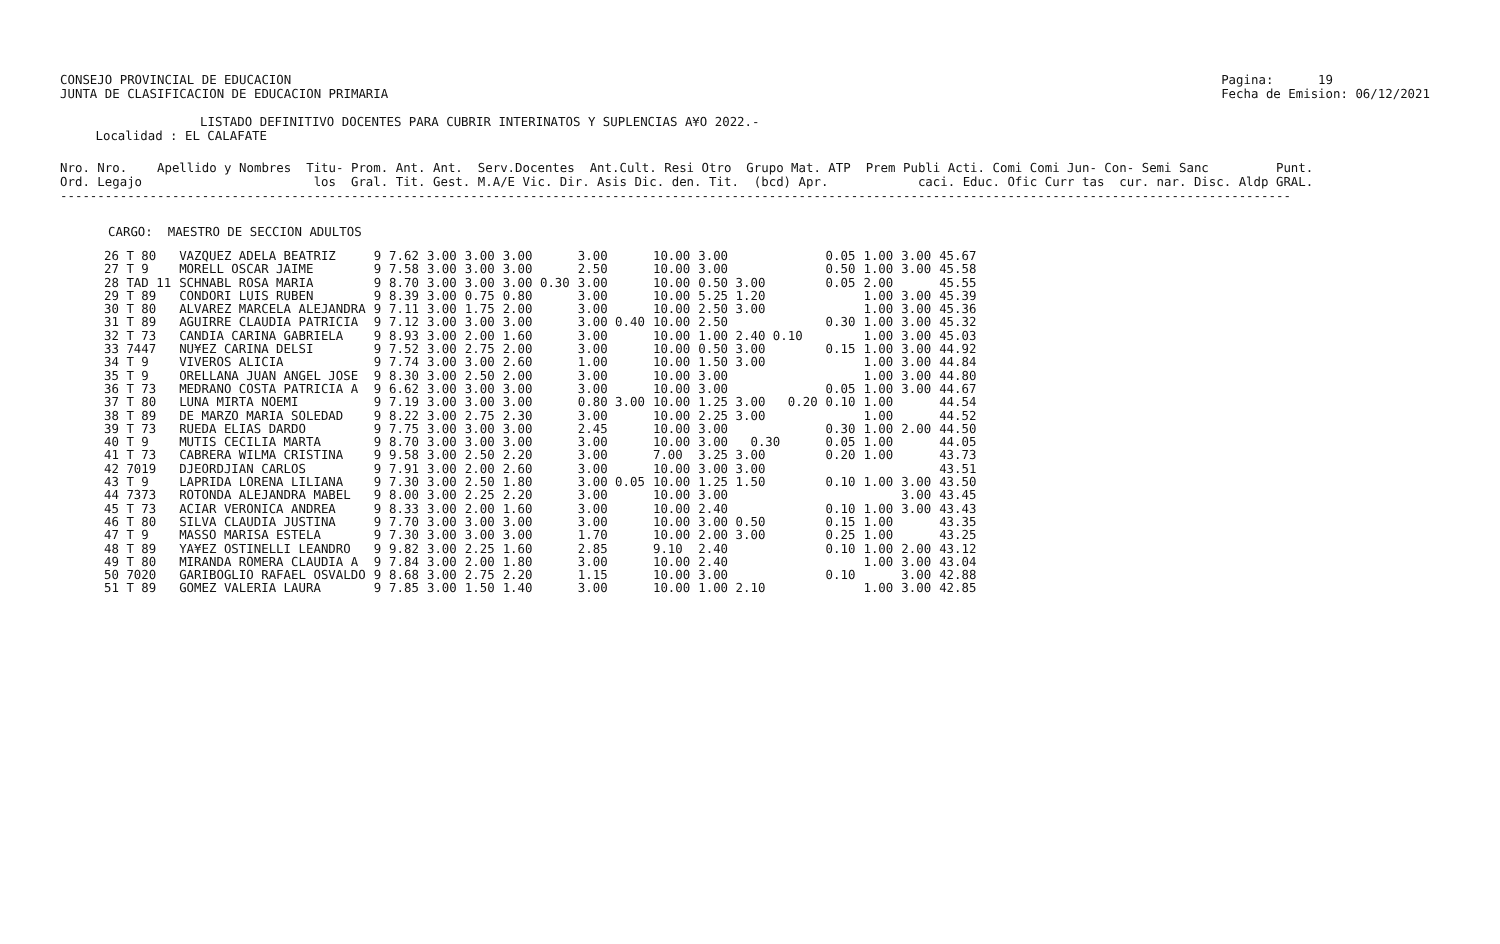CONSEJO PROVINCIAL DE EDUCACION
JUNTA DE CLASIFICACION DE EDUCACION PRIMARIA
Pagina:      19
Fecha de Emision: 06/12/2021
LISTADO DEFINITIVO DOCENTES PARA CUBRIR INTERINATOS Y SUPLENCIAS A¥O 2022.-
 Localidad : EL CALAFATE
Nro. Nro.    Apellido y Nombres  Titu- Prom. Ant. Ant.  Serv.Docentes  Ant.Cult. Resi Otro  Grupo Mat. ATP  Prem Publi Acti. Comi Comi Jun- Con- Semi Sanc         Punt.
Ord. Legajo                       los  Gral. Tit. Gest. M.A/E Vic. Dir. Asis Dic. den. Tit.  (bcd) Apr.            caci. Educ. Ofic Curr tas  cur. nar. Disc. Aldp GRAL.
---------------------------------------------------------------------------------------------------------------------------------------------------------------------
CARGO:  MAESTRO DE SECCION ADULTOS
| 26 T 80 | VAZQUEZ ADELA BEATRIZ | 9 | 7.62 | 3.00 | 3.00 | 3.00 | 3.00 | 10.00 | 3.00 | 0.05 | 1.00 | 3.00 | 45.67 |
| 27 T 9 | MORELL OSCAR JAIME | 9 | 7.58 | 3.00 | 3.00 | 3.00 | 2.50 | 10.00 | 3.00 | 0.50 | 1.00 | 3.00 | 45.58 |
| 28 TAD 11 | SCHNABL ROSA MARIA | 9 | 8.70 | 3.00 | 3.00 | 3.00 0.30 | 3.00 | 10.00 | 0.50 3.00 | 0.05 | 2.00 | | 45.55 |
| 29 T 89 | CONDORI LUIS RUBEN | 9 | 8.39 | 3.00 | 0.75 | 0.80 | 3.00 | 10.00 | 5.25 1.20 | | 1.00 | 3.00 | 45.39 |
| 30 T 80 | ALVAREZ MARCELA ALEJANDRA | 9 | 7.11 | 3.00 | 1.75 | 2.00 | 3.00 | 10.00 | 2.50 3.00 | | 1.00 | 3.00 | 45.36 |
| 31 T 89 | AGUIRRE CLAUDIA PATRICIA | 9 | 7.12 | 3.00 | 3.00 | 3.00 | 3.00 0.40 | 10.00 | 2.50 | 0.30 | 1.00 | 3.00 | 45.32 |
| 32 T 73 | CANDIA CARINA GABRIELA | 9 | 8.93 | 3.00 | 2.00 | 1.60 | 3.00 | 10.00 | 1.00 2.40 0.10 | | 1.00 | 3.00 | 45.03 |
| 33 7447 | NU¥EZ CARINA DELSI | 9 | 7.52 | 3.00 | 2.75 | 2.00 | 3.00 | 10.00 | 0.50 3.00 | 0.15 | 1.00 | 3.00 | 44.92 |
| 34 T 9 | VIVEROS ALICIA | 9 | 7.74 | 3.00 | 3.00 | 2.60 | 1.00 | 10.00 | 1.50 3.00 | | 1.00 | 3.00 | 44.84 |
| 35 T 9 | ORELLANA JUAN ANGEL JOSE | 9 | 8.30 | 3.00 | 2.50 | 2.00 | 3.00 | 10.00 | 3.00 | | 1.00 | 3.00 | 44.80 |
| 36 T 73 | MEDRANO COSTA PATRICIA A | 9 | 6.62 | 3.00 | 3.00 | 3.00 | 3.00 | 10.00 | 3.00 | 0.05 | 1.00 | 3.00 | 44.67 |
| 37 T 80 | LUNA MIRTA NOEMI | 9 | 7.19 | 3.00 | 3.00 | 3.00 | 0.80 3.00 | 10.00 | 1.25 3.00 0.20 | 0.10 | 1.00 | | 44.54 |
| 38 T 89 | DE MARZO MARIA SOLEDAD | 9 | 8.22 | 3.00 | 2.75 | 2.30 | 3.00 | 10.00 | 2.25 3.00 | | 1.00 | | 44.52 |
| 39 T 73 | RUEDA ELIAS DARDO | 9 | 7.75 | 3.00 | 3.00 | 3.00 | 2.45 | 10.00 | 3.00 | 0.30 | 1.00 | 2.00 | 44.50 |
| 40 T 9 | MUTIS CECILIA MARTA | 9 | 8.70 | 3.00 | 3.00 | 3.00 | 3.00 | 10.00 | 3.00 0.30 | 0.05 | 1.00 | | 44.05 |
| 41 T 73 | CABRERA WILMA CRISTINA | 9 | 9.58 | 3.00 | 2.50 | 2.20 | 3.00 | 7.00 | 3.25 3.00 | 0.20 | 1.00 | | 43.73 |
| 42 7019 | DJEORDJIAN CARLOS | 9 | 7.91 | 3.00 | 2.00 | 2.60 | 3.00 | 10.00 | 3.00 3.00 | | | | 43.51 |
| 43 T 9 | LAPRIDA LORENA LILIANA | 9 | 7.30 | 3.00 | 2.50 | 1.80 | 3.00 0.05 | 10.00 | 1.25 1.50 | 0.10 | 1.00 | 3.00 | 43.50 |
| 44 7373 | ROTONDA ALEJANDRA MABEL | 9 | 8.00 | 3.00 | 2.25 | 2.20 | 3.00 | 10.00 | 3.00 | | | 3.00 | 43.45 |
| 45 T 73 | ACIAR VERONICA ANDREA | 9 | 8.33 | 3.00 | 2.00 | 1.60 | 3.00 | 10.00 | 2.40 | 0.10 | 1.00 | 3.00 | 43.43 |
| 46 T 80 | SILVA CLAUDIA JUSTINA | 9 | 7.70 | 3.00 | 3.00 | 3.00 | 3.00 | 10.00 | 3.00 0.50 | 0.15 | 1.00 | | 43.35 |
| 47 T 9 | MASSO MARISA ESTELA | 9 | 7.30 | 3.00 | 3.00 | 3.00 | 1.70 | 10.00 | 2.00 3.00 | 0.25 | 1.00 | | 43.25 |
| 48 T 89 | YA¥EZ OSTINELLI LEANDRO | 9 | 9.82 | 3.00 | 2.25 | 1.60 | 2.85 | 9.10 | 2.40 | 0.10 | 1.00 | 2.00 | 43.12 |
| 49 T 80 | MIRANDA ROMERA CLAUDIA A | 9 | 7.84 | 3.00 | 2.00 | 1.80 | 3.00 | 10.00 | 2.40 | | 1.00 | 3.00 | 43.04 |
| 50 7020 | GARIBOGLIO RAFAEL OSVALDO | 9 | 8.68 | 3.00 | 2.75 | 2.20 | 1.15 | 10.00 | 3.00 | 0.10 | | 3.00 | 42.88 |
| 51 T 89 | GOMEZ VALERIA LAURA | 9 | 7.85 | 3.00 | 1.50 | 1.40 | 3.00 | 10.00 | 1.00 2.10 | | 1.00 | 3.00 | 42.85 |